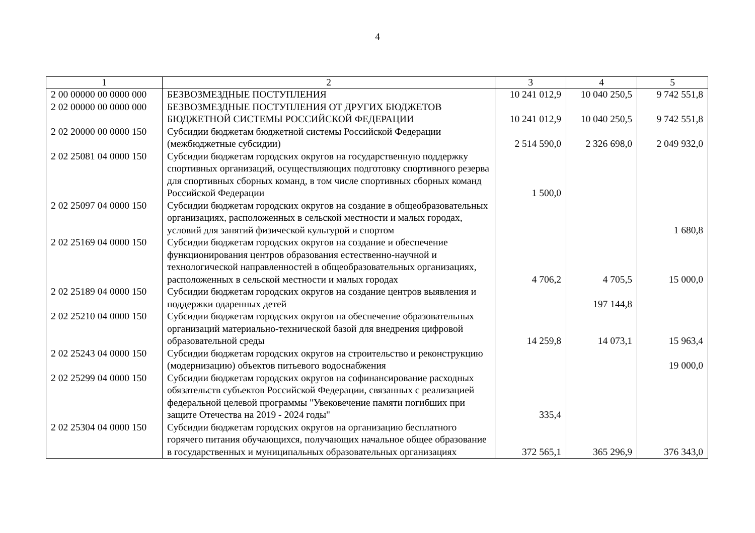4
| 1 | 2 | 3 | 4 | 5 |
| --- | --- | --- | --- | --- |
| 2 00 00000 00 0000 000 | БЕЗВОЗМЕЗДНЫЕ ПОСТУПЛЕНИЯ | 10 241 012,9 | 10 040 250,5 | 9 742 551,8 |
| 2 02 00000 00 0000 000 | БЕЗВОЗМЕЗДНЫЕ ПОСТУПЛЕНИЯ ОТ ДРУГИХ БЮДЖЕТОВ БЮДЖЕТНОЙ СИСТЕМЫ РОССИЙСКОЙ ФЕДЕРАЦИИ | 10 241 012,9 | 10 040 250,5 | 9 742 551,8 |
| 2 02 20000 00 0000 150 | Субсидии бюджетам бюджетной системы Российской Федерации (межбюджетные субсидии) | 2 514 590,0 | 2 326 698,0 | 2 049 932,0 |
| 2 02 25081 04 0000 150 | Субсидии бюджетам городских округов на государственную поддержку спортивных организаций, осуществляющих подготовку спортивного резерва для спортивных сборных команд, в том числе спортивных сборных команд Российской Федерации | 1 500,0 | | |
| 2 02 25097 04 0000 150 | Субсидии бюджетам городских округов на создание в общеобразовательных организациях, расположенных в сельской местности и малых городах, условий для занятий физической культурой и спортом | | | 1 680,8 |
| 2 02 25169 04 0000 150 | Субсидии бюджетам городских округов на создание и обеспечение функционирования центров образования естественно-научной и технологической направленностей в общеобразовательных организациях, расположенных в сельской местности и малых городах | 4 706,2 | 4 705,5 | 15 000,0 |
| 2 02 25189 04 0000 150 | Субсидии бюджетам городских округов на создание центров выявления и поддержки одаренных детей | | 197 144,8 | |
| 2 02 25210 04 0000 150 | Субсидии бюджетам городских округов на обеспечение образовательных организаций материально-технической базой для внедрения цифровой образовательной среды | 14 259,8 | 14 073,1 | 15 963,4 |
| 2 02 25243 04 0000 150 | Субсидии бюджетам городских округов на строительство и реконструкцию (модернизацию) объектов питьевого водоснабжения | | | 19 000,0 |
| 2 02 25299 04 0000 150 | Субсидии бюджетам городских округов на софинансирование расходных обязательств субъектов Российской Федерации, связанных с реализацией федеральной целевой программы "Увековечение памяти погибших при защите Отечества на 2019 - 2024 годы" | 335,4 | | |
| 2 02 25304 04 0000 150 | Субсидии бюджетам городских округов на организацию бесплатного горячего питания обучающихся, получающих начальное общее образование в государственных и муниципальных образовательных организациях | 372 565,1 | 365 296,9 | 376 343,0 |